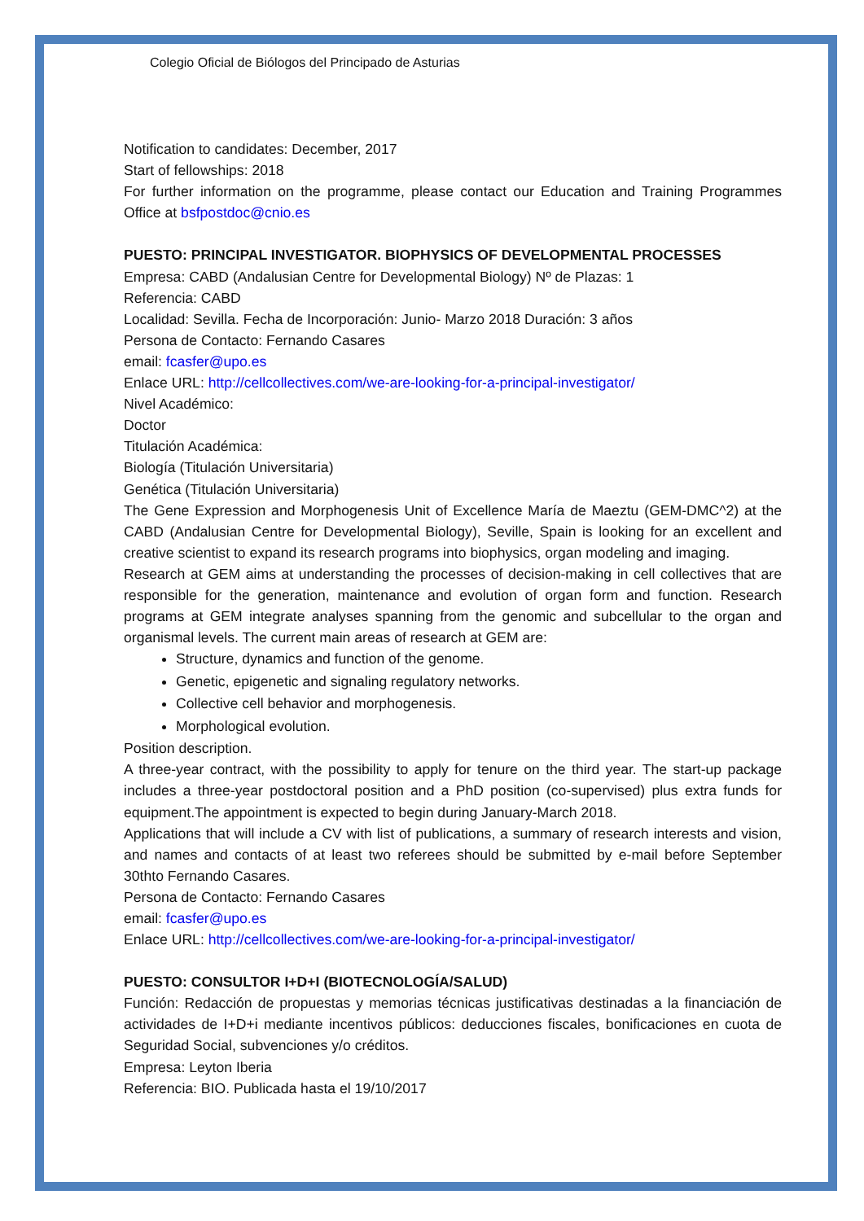Colegio Oficial de Biólogos del Principado de Asturias
Notification to candidates: December, 2017
Start of fellowships: 2018
For further information on the programme, please contact our Education and Training Programmes Office at bsfpostdoc@cnio.es
PUESTO: PRINCIPAL INVESTIGATOR. BIOPHYSICS OF DEVELOPMENTAL PROCESSES
Empresa: CABD (Andalusian Centre for Developmental Biology) Nº de Plazas: 1
Referencia: CABD
Localidad: Sevilla. Fecha de Incorporación: Junio- Marzo 2018 Duración: 3 años
Persona de Contacto: Fernando Casares
email: fcasfer@upo.es
Enlace URL: http://cellcollectives.com/we-are-looking-for-a-principal-investigator/
Nivel Académico:
Doctor
Titulación Académica:
Biología (Titulación Universitaria)
Genética (Titulación Universitaria)
The Gene Expression and Morphogenesis Unit of Excellence María de Maeztu (GEM-DMC^2) at the CABD (Andalusian Centre for Developmental Biology), Seville, Spain is looking for an excellent and creative scientist to expand its research programs into biophysics, organ modeling and imaging.
Research at GEM aims at understanding the processes of decision-making in cell collectives that are responsible for the generation, maintenance and evolution of organ form and function. Research programs at GEM integrate analyses spanning from the genomic and subcellular to the organ and organismal levels. The current main areas of research at GEM are:
Structure, dynamics and function of the genome.
Genetic, epigenetic and signaling regulatory networks.
Collective cell behavior and morphogenesis.
Morphological evolution.
Position description.
A three-year contract, with the possibility to apply for tenure on the third year. The start-up package includes a three-year postdoctoral position and a PhD position (co-supervised) plus extra funds for equipment.The appointment is expected to begin during January-March 2018.
Applications that will include a CV with list of publications, a summary of research interests and vision, and names and contacts of at least two referees should be submitted by e-mail before September 30thto Fernando Casares.
Persona de Contacto: Fernando Casares
email: fcasfer@upo.es
Enlace URL: http://cellcollectives.com/we-are-looking-for-a-principal-investigator/
PUESTO: CONSULTOR I+D+I (BIOTECNOLOGÍA/SALUD)
Función: Redacción de propuestas y memorias técnicas justificativas destinadas a la financiación de actividades de I+D+i mediante incentivos públicos: deducciones fiscales, bonificaciones en cuota de Seguridad Social, subvenciones y/o créditos.
Empresa: Leyton Iberia
Referencia: BIO. Publicada hasta el 19/10/2017